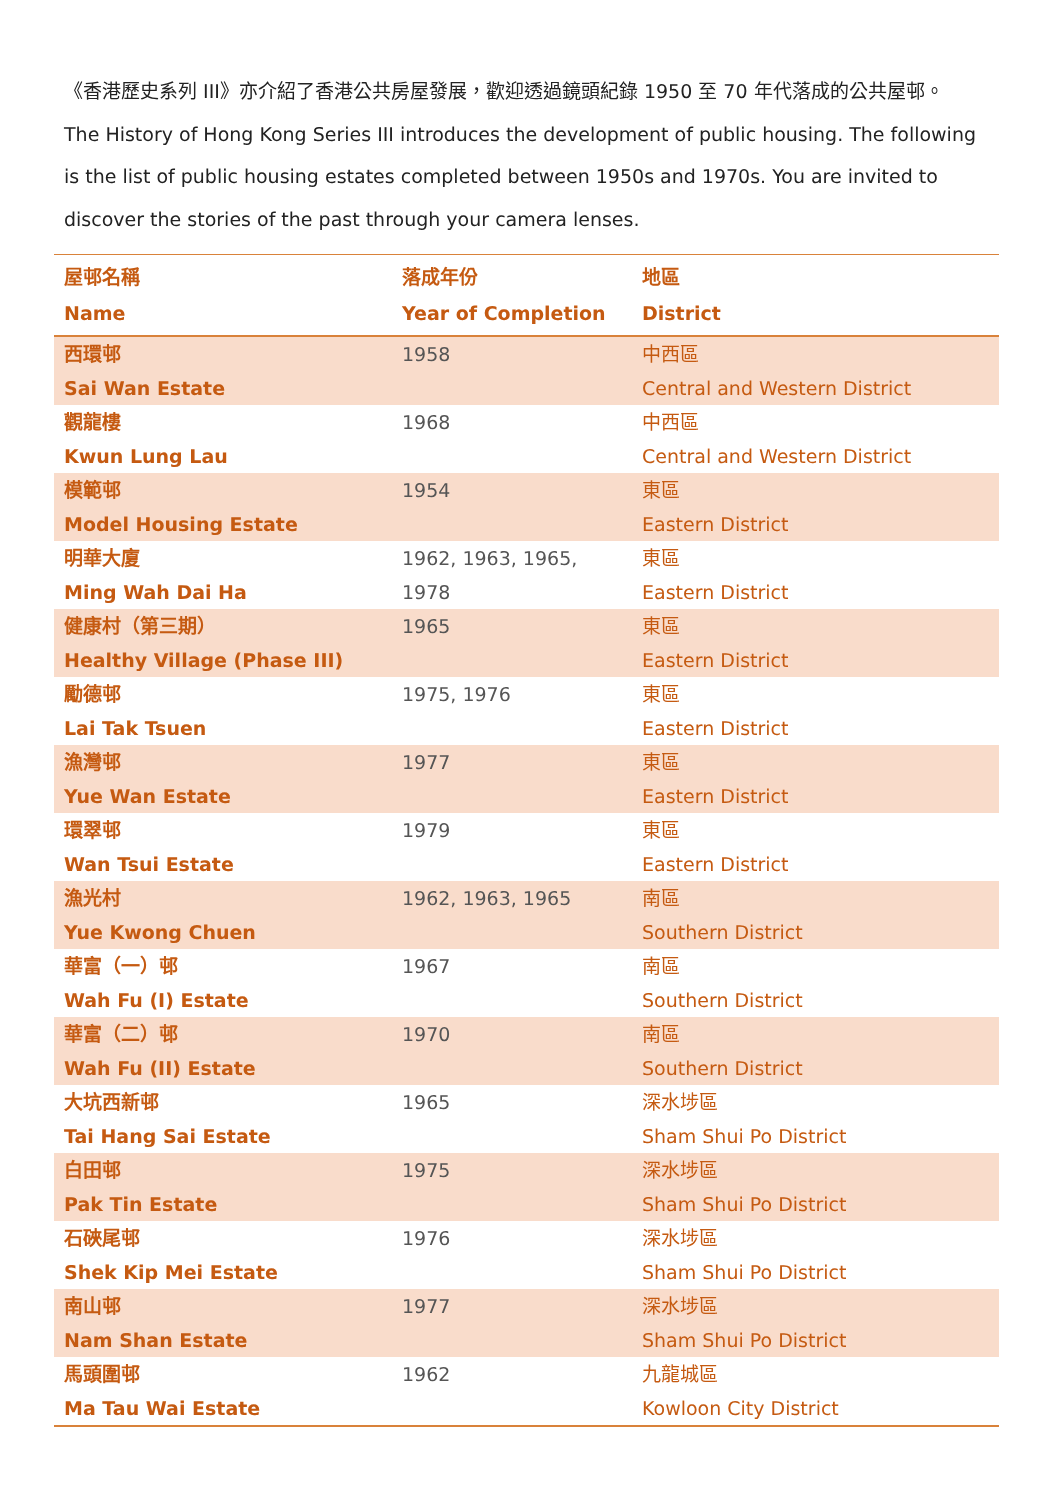《香港歷史系列 III》亦介紹了香港公共房屋發展，歡迎透過鏡頭紀錄 1950 至 70 年代落成的公共屋邨。
The History of Hong Kong Series III introduces the development of public housing. The following is the list of public housing estates completed between 1950s and 1970s. You are invited to discover the stories of the past through your camera lenses.
| 屋邨名稱 Name | 落成年份 Year of Completion | 地區 District |
| --- | --- | --- |
| 西環邨 Sai Wan Estate | 1958 | 中西區 Central and Western District |
| 觀龍樓 Kwun Lung Lau | 1968 | 中西區 Central and Western District |
| 模範邨 Model Housing Estate | 1954 | 東區 Eastern District |
| 明華大廈 Ming Wah Dai Ha | 1962, 1963, 1965, 1978 | 東區 Eastern District |
| 健康村（第三期） Healthy Village (Phase III) | 1965 | 東區 Eastern District |
| 勵德邨 Lai Tak Tsuen | 1975, 1976 | 東區 Eastern District |
| 漁灣邨 Yue Wan Estate | 1977 | 東區 Eastern District |
| 環翠邨 Wan Tsui Estate | 1979 | 東區 Eastern District |
| 漁光村 Yue Kwong Chuen | 1962, 1963, 1965 | 南區 Southern District |
| 華富（一）邨 Wah Fu (I) Estate | 1967 | 南區 Southern District |
| 華富（二）邨 Wah Fu (II) Estate | 1970 | 南區 Southern District |
| 大坑西新邨 Tai Hang Sai Estate | 1965 | 深水埗區 Sham Shui Po District |
| 白田邨 Pak Tin Estate | 1975 | 深水埗區 Sham Shui Po District |
| 石硤尾邨 Shek Kip Mei Estate | 1976 | 深水埗區 Sham Shui Po District |
| 南山邨 Nam Shan Estate | 1977 | 深水埗區 Sham Shui Po District |
| 馬頭圍邨 Ma Tau Wai Estate | 1962 | 九龍城區 Kowloon City District |